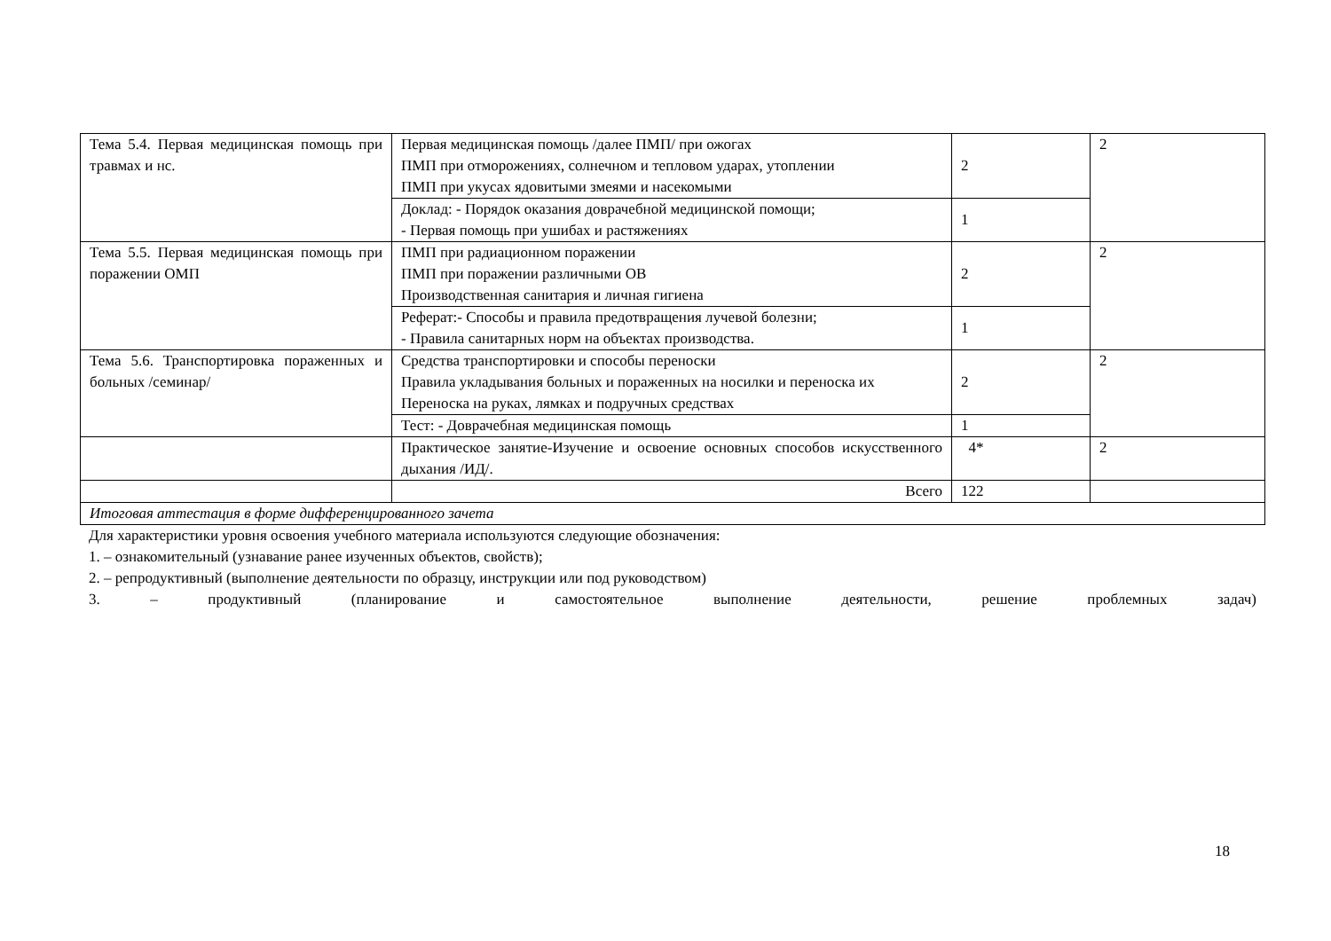| Тема 5.4. Первая медицинская помощь при травмах и нс. | Первая медицинская помощь /далее ПМП/ при ожогах ПМП при отморожениях, солнечном и тепловом ударах, утоплении ПМП при укусах ядовитыми змеями и насекомыми | 2 | 2 |
| | Доклад: - Порядок оказания доврачебной медицинской помощи; - Первая помощь при ушибах и растяжениях | 1 | |
| Тема 5.5. Первая медицинская помощь при поражении ОМП | ПМП при радиационном поражении ПМП при поражении различными ОВ Производственная санитария и личная гигиена | 2 | 2 |
| | Реферат:- Способы и правила предотвращения лучевой болезни; - Правила санитарных норм на объектах производства. | 1 | |
| Тема 5.6. Транспортировка пораженных и больных /семинар/ | Средства транспортировки и способы переноски Правила укладывания больных и пораженных на носилки и переноска их Переноска на руках, лямках и подручных средствах | 2 | 2 |
| | Тест: - Доврачебная медицинская помощь | 1 | |
| | Практическое занятие-Изучение и освоение основных способов искусственного дыхания /ИД/. | 4* | 2 |
| | Всего | 122 | |
| Итоговая аттестация в форме дифференцированного зачета | | | |
Для характеристики уровня освоения учебного материала используются следующие обозначения:
1. – ознакомительный (узнавание ранее изученных объектов, свойств);
2. – репродуктивный (выполнение деятельности по образцу, инструкции или под руководством)
3. – продуктивный (планирование и самостоятельное выполнение деятельности, решение проблемных задач)
18